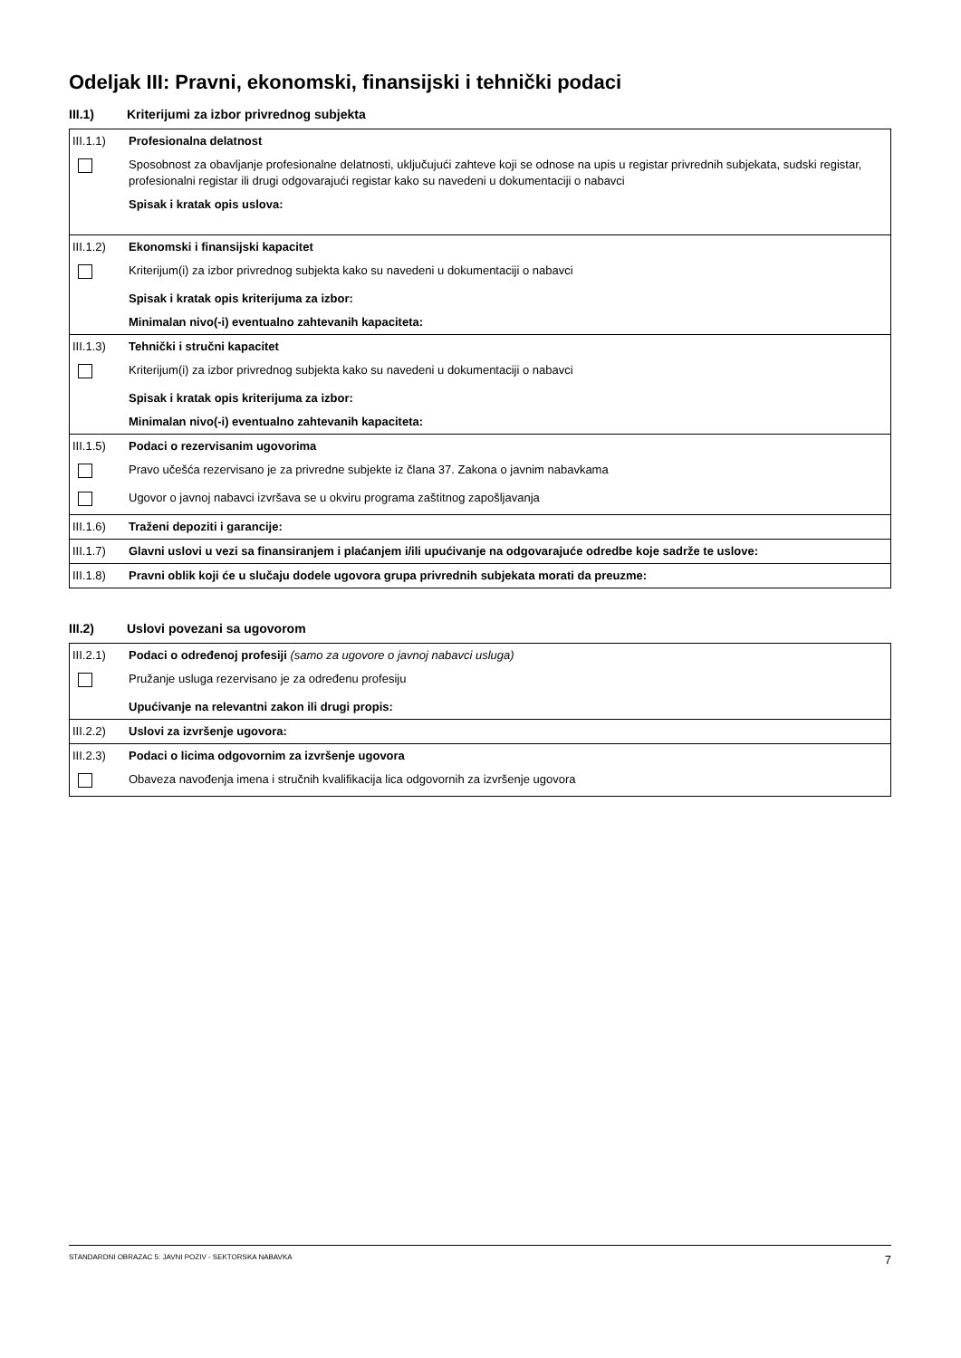Odeljak III: Pravni, ekonomski, finansijski i tehnički podaci
III.1) Kriterijumi za izbor privrednog subjekta
| III.1.1) | Profesionalna delatnost |
| | Sposobnost za obavljanje profesionalne delatnosti, uključujući zahteve koji se odnose na upis u registar privrednih subjekata, sudski registar, profesionalni registar ili drugi odgovarajući registar kako su navedeni u dokumentaciji o nabavci |
| | Spisak i kratak opis uslova: |
| III.1.2) | Ekonomski i finansijski kapacitet |
| | Kriterijum(i) za izbor privrednog subjekta kako su navedeni u dokumentaciji o nabavci |
| | Spisak i kratak opis kriterijuma za izbor: |
| | Minimalan nivo(-i) eventualno zahtevanih kapaciteta: |
| III.1.3) | Tehnički i stručni kapacitet |
| | Kriterijum(i) za izbor privrednog subjekta kako su navedeni u dokumentaciji o nabavci |
| | Spisak i kratak opis kriterijuma za izbor: |
| | Minimalan nivo(-i) eventualno zahtevanih kapaciteta: |
| III.1.5) | Podaci o rezervisanim ugovorima |
| | Pravo učešća rezervisano je za privredne subjekte iz člana 37. Zakona o javnim nabavkama |
| | Ugovor o javnoj nabavci izvršava se u okviru programa zaštitnog zapošljavanja |
| III.1.6) | Traženi depoziti i garancije: |
| III.1.7) | Glavni uslovi u vezi sa finansiranjem i plaćanjem i/ili upućivanje na odgovarajuće odredbe koje sadrže te uslove: |
| III.1.8) | Pravni oblik koji će u slučaju dodele ugovora grupa privrednih subjekata morati da preuzme: |
III.2) Uslovi povezani sa ugovorom
| III.2.1) | Podaci o određenoj profesiji (samo za ugovore o javnoj nabavci usluga) |
| | Pružanje usluga rezervisano je za određenu profesiju |
| | Upućivanje na relevantni zakon ili drugi propis: |
| III.2.2) | Uslovi za izvršenje ugovora: |
| III.2.3) | Podaci o licima odgovornim za izvršenje ugovora |
| | Obaveza navođenja imena i stručnih kvalifikacija lica odgovornih za izvršenje ugovora |
STANDARDNI OBRAZAC 5: JAVNI POZIV - SEKTORSKA NABAVKA 7